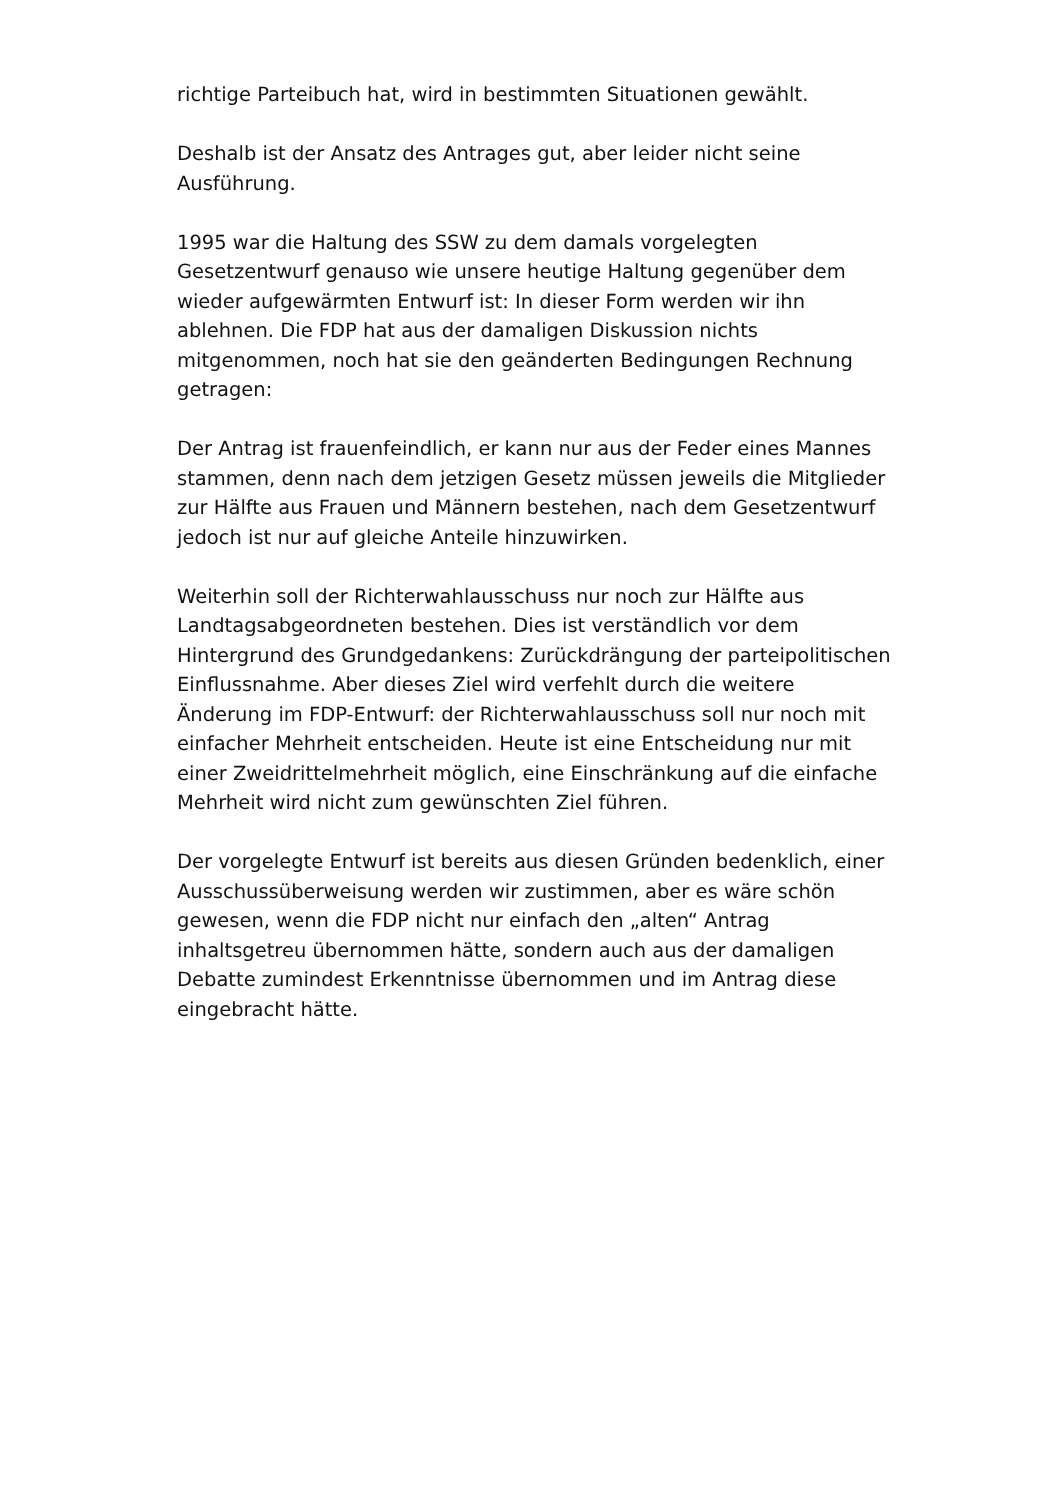richtige Parteibuch hat, wird in bestimmten Situationen gewählt.
Deshalb ist der Ansatz des Antrages gut, aber leider nicht seine Ausführung.
1995 war die Haltung des SSW zu dem damals vorgelegten Gesetzentwurf genauso wie unsere heutige Haltung gegenüber dem wieder aufgewärmten Entwurf ist: In dieser Form werden wir ihn ablehnen. Die FDP hat aus der damaligen Diskussion nichts mitgenommen, noch hat sie den geänderten Bedingungen Rechnung getragen:
Der Antrag ist frauenfeindlich, er kann nur aus der Feder eines Mannes stammen, denn nach dem jetzigen Gesetz müssen jeweils die Mitglieder zur Hälfte aus Frauen und Männern bestehen, nach dem Gesetzentwurf jedoch ist nur auf gleiche Anteile hinzuwirken.
Weiterhin soll der Richterwahlausschuss nur noch zur Hälfte aus Landtagsabgeordneten bestehen. Dies ist verständlich vor dem Hintergrund des Grundgedankens: Zurückdrängung der parteipolitischen Einflussnahme. Aber dieses Ziel wird verfehlt durch die weitere Änderung im FDP-Entwurf: der Richterwahlausschuss soll nur noch mit einfacher Mehrheit entscheiden. Heute ist eine Entscheidung nur mit einer Zweidrittelmehrheit möglich, eine Einschränkung auf die einfache Mehrheit wird nicht zum gewünschten Ziel führen.
Der vorgelegte Entwurf ist bereits aus diesen Gründen bedenklich, einer Ausschussüberweisung werden wir zustimmen, aber es wäre schön gewesen, wenn die FDP nicht nur einfach den „alten“ Antrag inhaltsgetreu übernommen hätte, sondern auch aus der damaligen Debatte zumindest Erkenntnisse übernommen und im Antrag diese eingebracht hätte.